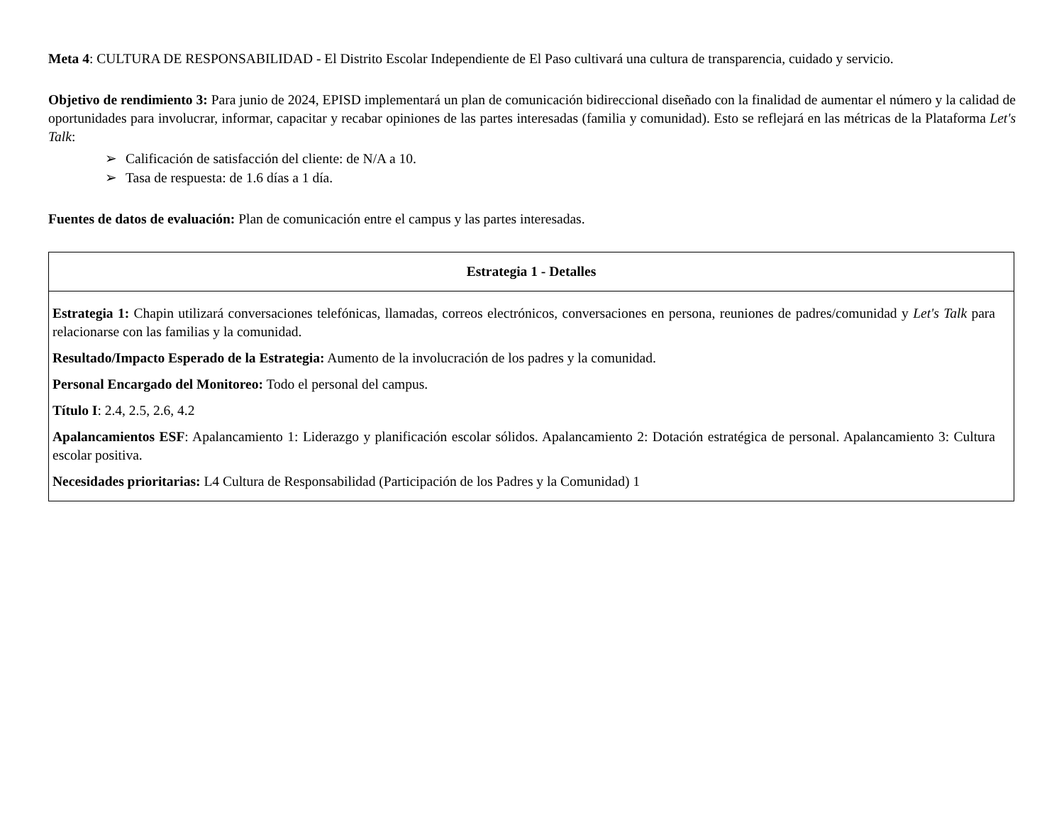Meta 4: CULTURA DE RESPONSABILIDAD - El Distrito Escolar Independiente de El Paso cultivará una cultura de transparencia, cuidado y servicio.
Objetivo de rendimiento 3: Para junio de 2024, EPISD implementará un plan de comunicación bidireccional diseñado con la finalidad de aumentar el número y la calidad de oportunidades para involucrar, informar, capacitar y recabar opiniones de las partes interesadas (familia y comunidad). Esto se reflejará en las métricas de la Plataforma Let's Talk:
➢ Calificación de satisfacción del cliente: de N/A a 10.
➢ Tasa de respuesta: de 1.6 días a 1 día.
Fuentes de datos de evaluación: Plan de comunicación entre el campus y las partes interesadas.
| Estrategia 1 - Detalles |
| --- |
| Estrategia 1: Chapin utilizará conversaciones telefónicas, llamadas, correos electrónicos, conversaciones en persona, reuniones de padres/comunidad y Let's Talk para relacionarse con las familias y la comunidad. Resultado/Impacto Esperado de la Estrategia: Aumento de la involucración de los padres y la comunidad. Personal Encargado del Monitoreo: Todo el personal del campus. Título I : 2.4, 2.5, 2.6, 4.2 Apalancamientos ESF : Apalancamiento 1: Liderazgo y planificación escolar sólidos. Apalancamiento 2: Dotación estratégica de personal. Apalancamiento 3: Cultura escolar positiva. Necesidades prioritarias: L4 Cultura de Responsabilidad (Participación de los Padres y la Comunidad) 1 |